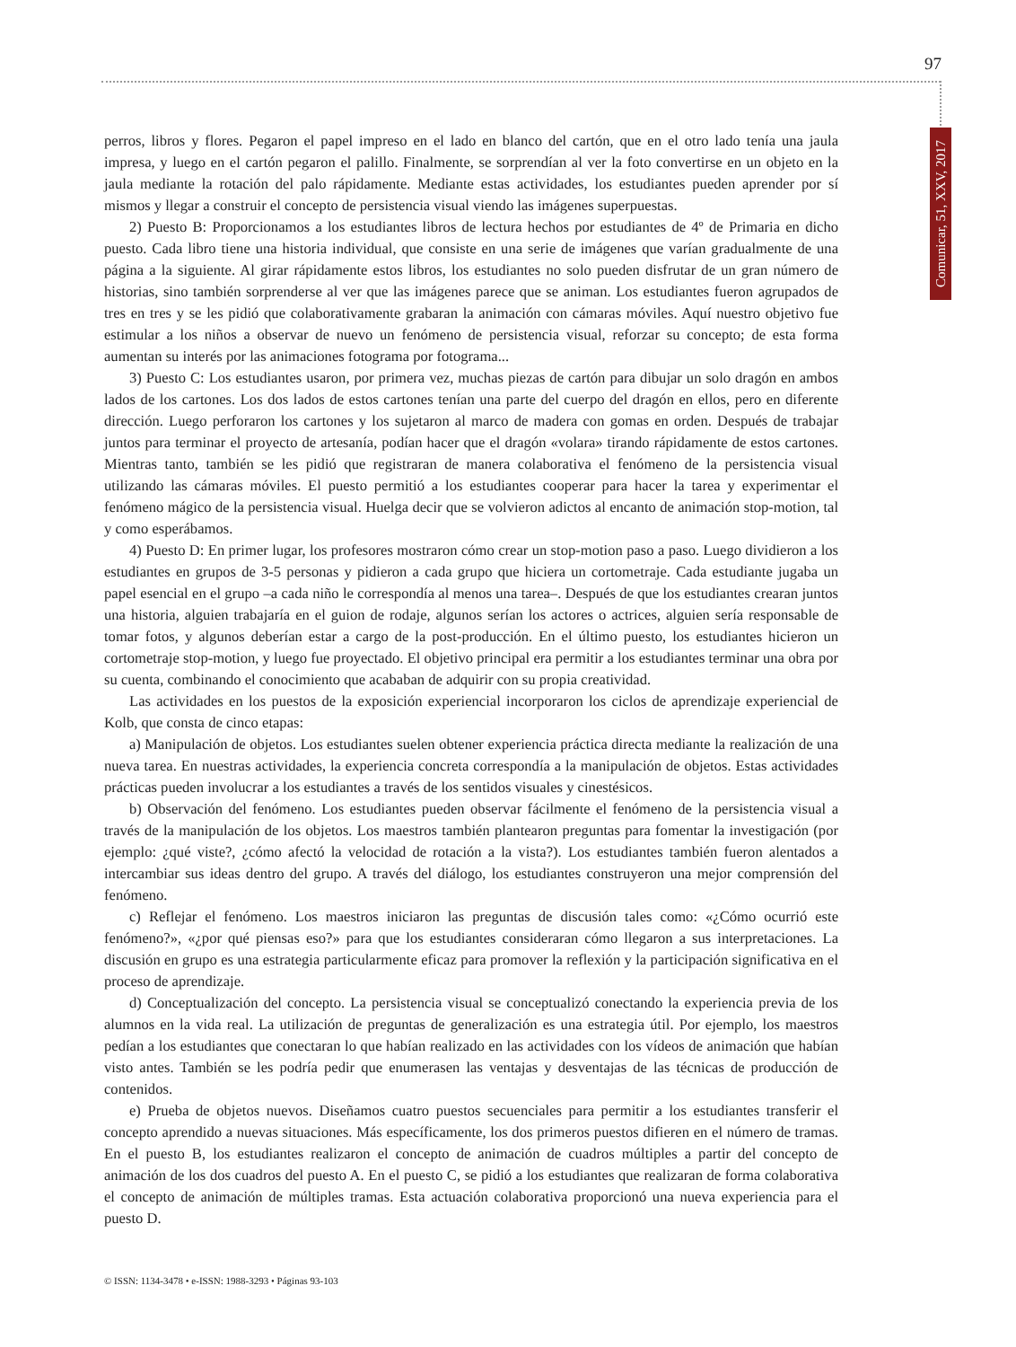97
Comunicar, 51, XXV, 2017
perros, libros y flores. Pegaron el papel impreso en el lado en blanco del cartón, que en el otro lado tenía una jaula impresa, y luego en el cartón pegaron el palillo. Finalmente, se sorprendían al ver la foto convertirse en un objeto en la jaula mediante la rotación del palo rápidamente. Mediante estas actividades, los estudiantes pueden aprender por sí mismos y llegar a construir el concepto de persistencia visual viendo las imágenes superpuestas.
2) Puesto B: Proporcionamos a los estudiantes libros de lectura hechos por estudiantes de 4º de Primaria en dicho puesto. Cada libro tiene una historia individual, que consiste en una serie de imágenes que varían gradualmente de una página a la siguiente. Al girar rápidamente estos libros, los estudiantes no solo pueden disfrutar de un gran número de historias, sino también sorprenderse al ver que las imágenes parece que se animan. Los estudiantes fueron agrupados de tres en tres y se les pidió que colaborativamente grabaran la animación con cámaras móviles. Aquí nuestro objetivo fue estimular a los niños a observar de nuevo un fenómeno de persistencia visual, reforzar su concepto; de esta forma aumentan su interés por las animaciones fotograma por fotograma...
3) Puesto C: Los estudiantes usaron, por primera vez, muchas piezas de cartón para dibujar un solo dragón en ambos lados de los cartones. Los dos lados de estos cartones tenían una parte del cuerpo del dragón en ellos, pero en diferente dirección. Luego perforaron los cartones y los sujetaron al marco de madera con gomas en orden. Después de trabajar juntos para terminar el proyecto de artesanía, podían hacer que el dragón «volara» tirando rápidamente de estos cartones. Mientras tanto, también se les pidió que registraran de manera colaborativa el fenómeno de la persistencia visual utilizando las cámaras móviles. El puesto permitió a los estudiantes cooperar para hacer la tarea y experimentar el fenómeno mágico de la persistencia visual. Huelga decir que se volvieron adictos al encanto de animación stop-motion, tal y como esperábamos.
4) Puesto D: En primer lugar, los profesores mostraron cómo crear un stop-motion paso a paso. Luego dividieron a los estudiantes en grupos de 3-5 personas y pidieron a cada grupo que hiciera un cortometraje. Cada estudiante jugaba un papel esencial en el grupo –a cada niño le correspondía al menos una tarea–. Después de que los estudiantes crearan juntos una historia, alguien trabajaría en el guion de rodaje, algunos serían los actores o actrices, alguien sería responsable de tomar fotos, y algunos deberían estar a cargo de la post-producción. En el último puesto, los estudiantes hicieron un cortometraje stop-motion, y luego fue proyectado. El objetivo principal era permitir a los estudiantes terminar una obra por su cuenta, combinando el conocimiento que acababan de adquirir con su propia creatividad.
Las actividades en los puestos de la exposición experiencial incorporaron los ciclos de aprendizaje experiencial de Kolb, que consta de cinco etapas:
a) Manipulación de objetos. Los estudiantes suelen obtener experiencia práctica directa mediante la realización de una nueva tarea. En nuestras actividades, la experiencia concreta correspondía a la manipulación de objetos. Estas actividades prácticas pueden involucrar a los estudiantes a través de los sentidos visuales y cinestésicos.
b) Observación del fenómeno. Los estudiantes pueden observar fácilmente el fenómeno de la persistencia visual a través de la manipulación de los objetos. Los maestros también plantearon preguntas para fomentar la investigación (por ejemplo: ¿qué viste?, ¿cómo afectó la velocidad de rotación a la vista?). Los estudiantes también fueron alentados a intercambiar sus ideas dentro del grupo. A través del diálogo, los estudiantes construyeron una mejor comprensión del fenómeno.
c) Reflejar el fenómeno. Los maestros iniciaron las preguntas de discusión tales como: «¿Cómo ocurrió este fenómeno?», «¿por qué piensas eso?» para que los estudiantes consideraran cómo llegaron a sus interpretaciones. La discusión en grupo es una estrategia particularmente eficaz para promover la reflexión y la participación significativa en el proceso de aprendizaje.
d) Conceptualización del concepto. La persistencia visual se conceptualizó conectando la experiencia previa de los alumnos en la vida real. La utilización de preguntas de generalización es una estrategia útil. Por ejemplo, los maestros pedían a los estudiantes que conectaran lo que habían realizado en las actividades con los vídeos de animación que habían visto antes. También se les podría pedir que enumerasen las ventajas y desventajas de las técnicas de producción de contenidos.
e) Prueba de objetos nuevos. Diseñamos cuatro puestos secuenciales para permitir a los estudiantes transferir el concepto aprendido a nuevas situaciones. Más específicamente, los dos primeros puestos difieren en el número de tramas. En el puesto B, los estudiantes realizaron el concepto de animación de cuadros múltiples a partir del concepto de animación de los dos cuadros del puesto A. En el puesto C, se pidió a los estudiantes que realizaran de forma colaborativa el concepto de animación de múltiples tramas. Esta actuación colaborativa proporcionó una nueva experiencia para el puesto D.
© ISSN: 1134-3478 • e-ISSN: 1988-3293 • Páginas 93-103